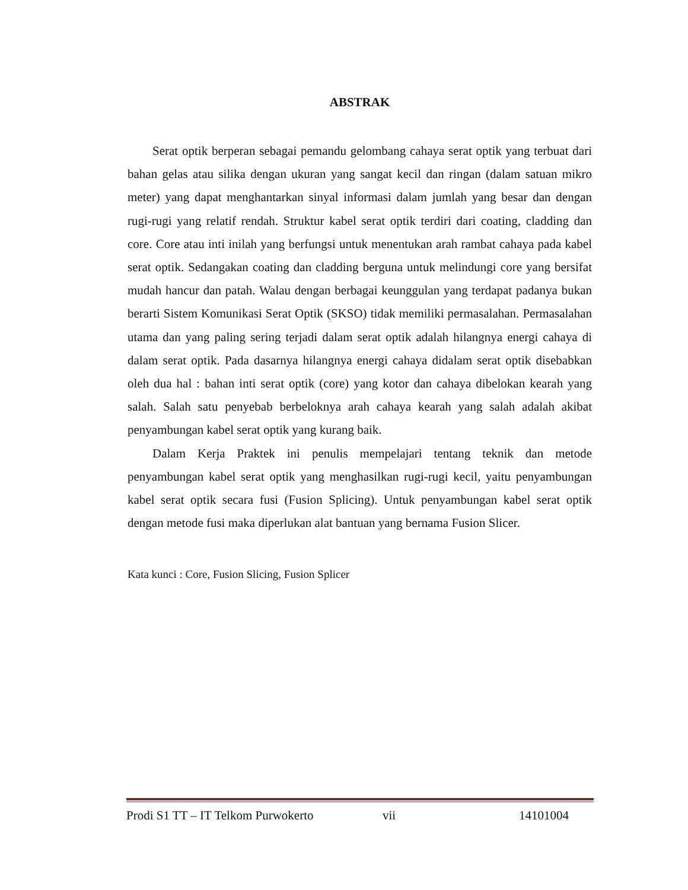ABSTRAK
Serat optik berperan sebagai pemandu gelombang cahaya serat optik yang terbuat dari bahan gelas atau silika dengan ukuran yang sangat kecil dan ringan (dalam satuan mikro meter) yang dapat menghantarkan sinyal informasi dalam jumlah yang besar dan dengan rugi-rugi yang relatif rendah. Struktur kabel serat optik terdiri dari coating, cladding dan core. Core atau inti inilah yang berfungsi untuk menentukan arah rambat cahaya pada kabel serat optik. Sedangakan coating dan cladding berguna untuk melindungi core yang bersifat mudah hancur dan patah. Walau dengan berbagai keunggulan yang terdapat padanya bukan berarti Sistem Komunikasi Serat Optik (SKSO) tidak memiliki permasalahan. Permasalahan utama dan yang paling sering terjadi dalam serat optik adalah hilangnya energi cahaya di dalam serat optik. Pada dasarnya hilangnya energi cahaya didalam serat optik disebabkan oleh dua hal : bahan inti serat optik (core) yang kotor dan cahaya dibelokan kearah yang salah. Salah satu penyebab berbeloknya arah cahaya kearah yang salah adalah akibat penyambungan kabel serat optik yang kurang baik.
Dalam Kerja Praktek ini penulis mempelajari tentang teknik dan metode penyambungan kabel serat optik yang menghasilkan rugi-rugi kecil, yaitu penyambungan kabel serat optik secara fusi (Fusion Splicing). Untuk penyambungan kabel serat optik dengan metode fusi maka diperlukan alat bantuan yang bernama Fusion Slicer.
Kata kunci : Core, Fusion Slicing, Fusion Splicer
Prodi S1 TT – IT Telkom Purwokerto vii 14101004